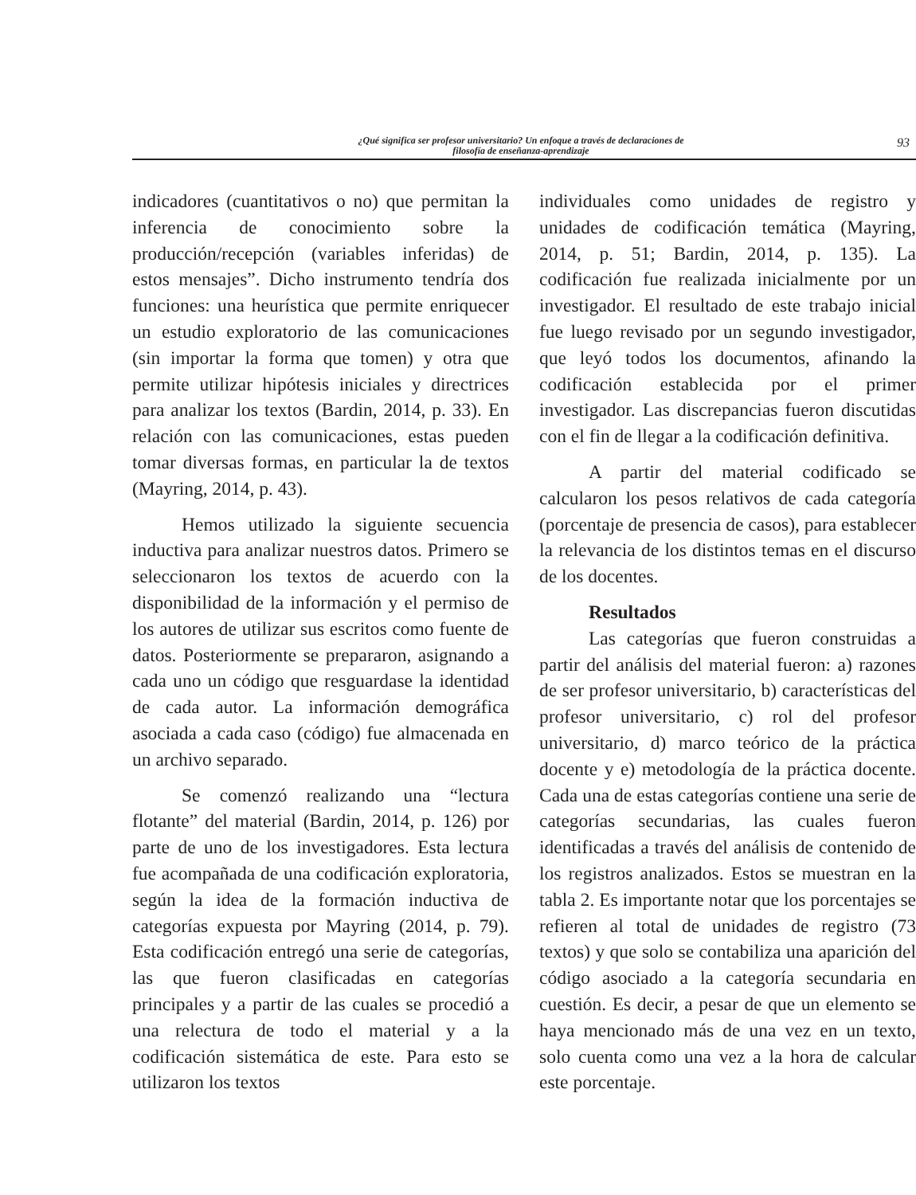¿Qué significa ser profesor universitario? Un enfoque a través de declaraciones de
filosofía de enseñanza-aprendizaje
93
indicadores (cuantitativos o no) que permitan la inferencia de conocimiento sobre la producción/recepción (variables inferidas) de estos mensajes”. Dicho instrumento tendría dos funciones: una heurística que permite enriquecer un estudio exploratorio de las comunicaciones (sin importar la forma que tomen) y otra que permite utilizar hipótesis iniciales y directrices para analizar los textos (Bardin, 2014, p. 33). En relación con las comunicaciones, estas pueden tomar diversas formas, en particular la de textos (Mayring, 2014, p. 43).
Hemos utilizado la siguiente secuencia inductiva para analizar nuestros datos. Primero se seleccionaron los textos de acuerdo con la disponibilidad de la información y el permiso de los autores de utilizar sus escritos como fuente de datos. Posteriormente se prepararon, asignando a cada uno un código que resguardase la identidad de cada autor. La información demográfica asociada a cada caso (código) fue almacenada en un archivo separado.
Se comenzó realizando una “lectura flotante” del material (Bardin, 2014, p. 126) por parte de uno de los investigadores. Esta lectura fue acompañada de una codificación exploratoria, según la idea de la formación inductiva de categorías expuesta por Mayring (2014, p. 79). Esta codificación entregó una serie de categorías, las que fueron clasificadas en categorías principales y a partir de las cuales se procedió a una relectura de todo el material y a la codificación sistemática de este. Para esto se utilizaron los textos
individuales como unidades de registro y unidades de codificación temática (Mayring, 2014, p. 51; Bardin, 2014, p. 135). La codificación fue realizada inicialmente por un investigador. El resultado de este trabajo inicial fue luego revisado por un segundo investigador, que leyó todos los documentos, afinando la codificación establecida por el primer investigador. Las discrepancias fueron discutidas con el fin de llegar a la codificación definitiva.
A partir del material codificado se calcularon los pesos relativos de cada categoría (porcentaje de presencia de casos), para establecer la relevancia de los distintos temas en el discurso de los docentes.
Resultados
Las categorías que fueron construidas a partir del análisis del material fueron: a) razones de ser profesor universitario, b) características del profesor universitario, c) rol del profesor universitario, d) marco teórico de la práctica docente y e) metodología de la práctica docente. Cada una de estas categorías contiene una serie de categorías secundarias, las cuales fueron identificadas a través del análisis de contenido de los registros analizados. Estos se muestran en la tabla 2. Es importante notar que los porcentajes se refieren al total de unidades de registro (73 textos) y que solo se contabiliza una aparición del código asociado a la categoría secundaria en cuestión. Es decir, a pesar de que un elemento se haya mencionado más de una vez en un texto, solo cuenta como una vez a la hora de calcular este porcentaje.